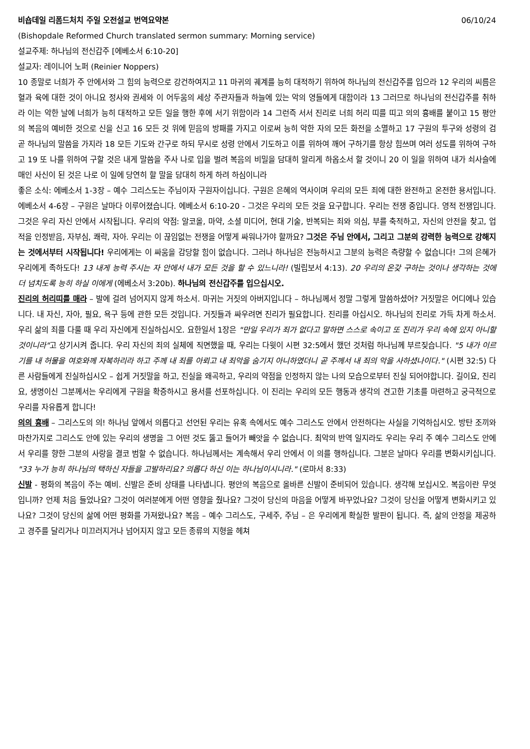비숍데일 리폼드처치 주일 오전설교 번역요약본 06/10/24
(Bishopdale Reformed Church translated sermon summary: Morning service)
설교주제: 하나님의 전신갑주 [에베소서 6:10-20]
설교자: 레이니어 노퍼 (Reinier Noppers)
10 종말로 너희가 주 안에서와 그 힘의 능력으로 강건하여지고 11 마귀의 궤계를 능히 대적하기 위하여 하나님의 전신갑주를 입으라 12 우리의 씨름은 혈과 육에 대한 것이 아니요 정사와 권세와 이 어두움의 세상 주관자들과 하늘에 있는 악의 영들에게 대함이라 13 그러므로 하나님의 전신갑주를 취하라 이는 악한 날에 너희가 능히 대적하고 모든 일을 행한 후에 서기 위함이라 14 그런즉 서서 진리로 너희 허리 띠를 띠고 의의 흉배를 붙이고 15 평안의 복음의 예비한 것으로 신을 신고 16 모든 것 위에 믿음의 방패를 가지고 이로써 능히 악한 자의 모든 화전을 소멸하고 17 구원의 투구와 성령의 검 곧 하나님의 말씀을 가지라 18 모든 기도와 간구로 하되 무시로 성령 안에서 기도하고 이를 위하여 깨어 구하기를 항상 힘쓰며 여러 성도를 위하여 구하고 19 또 나를 위하여 구할 것은 내게 말씀을 주사 나로 입을 벌려 복음의 비밀을 담대히 알리게 하옵소서 할 것이니 20 이 일을 위하여 내가 쇠사슬에 매인 사신이 된 것은 나로 이 일에 당연히 할 말을 담대히 하게 하려 하심이니라
좋은 소식: 에베소서 1-3장 – 예수 그리스도는 주님이자 구원자이십니다. 구원은 은혜의 역사이며 우리의 모든 죄에 대한 완전하고 온전한 용서입니다. 에베소서 4-6장 – 구원은 날마다 이루어졌습니다. 에베소서 6:10-20 - 그것은 우리의 모든 것을 요구합니다. 우리는 전쟁 중입니다. 영적 전쟁입니다. 그것은 우리 자신 안에서 시작됩니다. 우리의 약점: 알코올, 마약, 소셜 미디어, 현대 기술, 반복되는 죄와 의심, 부를 축적하고, 자신의 안전을 찾고, 업적을 인정받음, 자부심, 쾌락, 자아. 우리는 이 끊임없는 전쟁을 어떻게 싸워나가야 할까요? 그것은 주님 안에서, 그리고 그분의 강력한 능력으로 강해지는 것에서부터 시작됩니다! 우리에게는 이 싸움을 감당할 힘이 없습니다. 그러나 하나님은 전능하시고 그분의 능력은 측량할 수 없습니다! 그의 은혜가 우리에게 족하도다! 13 내게 능력 주시는 자 안에서 내가 모든 것을 할 수 있느니라! (빌립보서 4:13). 20 우리의 온갖 구하는 것이나 생각하는 것에 더 넘치도록 능히 하실 이에게 (에베소서 3:20b). 하나님의 전신갑주를 입으십시오.
진리의 허리띠를 매라 – 발에 걸려 넘어지지 않게 하소서. 마귀는 거짓의 아버지입니다 – 하나님께서 정말 그렇게 말씀하셨어? 거짓말은 어디에나 있습니다. 내 자신, 자아, 필요, 욕구 등에 관한 모든 것입니다. 거짓들과 싸우려면 진리가 필요합니다. 진리를 아십시오. 하나님의 진리로 가득 차게 하소서. 우리 삶의 죄를 다룰 때 우리 자신에게 진실하십시오. 요한일서 1장은 "만일 우리가 죄가 없다고 말하면 스스로 속이고 또 진리가 우리 속에 있지 아니할 것이니라"고 상기시켜 줍니다. 우리 자신의 죄의 실체에 직면했을 때, 우리는 다윗이 시편 32:5에서 했던 것처럼 하나님께 부르짖습니다. "5 내가 이르기를 내 허물을 여호와께 자복하리라 하고 주께 내 죄를 아뢰고 내 죄악을 숨기지 아니하였더니 곧 주께서 내 죄의 악을 사하셨나이다." (시편 32:5) 다른 사람들에게 진실하십시오 – 쉽게 거짓말을 하고, 진실을 왜곡하고, 우리의 약점을 인정하지 않는 나의 모습으로부터 진실 되어야합니다. 길이요, 진리요, 생명이신 그분께서는 우리에게 구원을 확증하시고 용서를 선포하십니다. 이 진리는 우리의 모든 행동과 생각의 견고한 기초를 마련하고 궁극적으로 우리를 자유롭게 합니다!
의의 흉배 – 그리스도의 의! 하나님 앞에서 의롭다고 선언된 우리는 유혹 속에서도 예수 그리스도 안에서 안전하다는 사실을 기억하십시오. 방탄 조끼와 마찬가지로 그리스도 안에 있는 우리의 생명을 그 어떤 것도 뚫고 들어가 빼앗을 수 없습니다. 최악의 반역 일지라도 우리는 우리 주 예수 그리스도 안에서 우리를 향한 그분의 사랑을 결코 범할 수 없습니다. 하나님께서는 계속해서 우리 안에서 이 의를 행하십니다. 그분은 날마다 우리를 변화시키십니다. "33 누가 능히 하나님의 택하신 자들을 고발하리요? 의롭다 하신 이는 하나님이시니라." (로마서 8:33)
신발 - 평화의 복음이 주는 예비. 신발은 준비 상태를 나타냅니다. 평안의 복음으로 올바른 신발이 준비되어 있습니다. 생각해 보십시오. 복음이란 무엇입니까? 언제 처음 들었나요? 그것이 여러분에게 어떤 영향을 줬나요? 그것이 당신의 마음을 어떻게 바꾸었나요? 그것이 당신을 어떻게 변화시키고 있나요? 그것이 당신의 삶에 어떤 평화를 가져왔나요? 복음 – 예수 그리스도, 구세주, 주님 – 은 우리에게 확실한 발판이 됩니다. 즉, 삶의 안정을 제공하고 경주를 달리거나 미끄러지거나 넘어지지 않고 모든 종류의 지형을 헤쳐